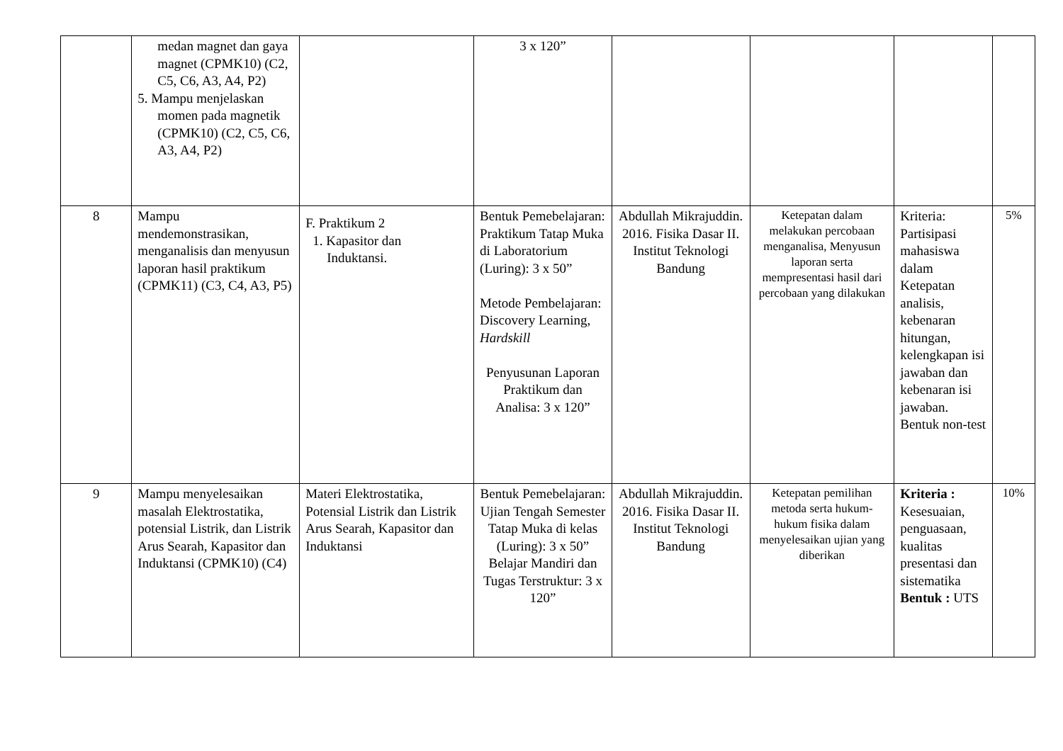| | medan magnet dan gaya magnet (CPMK10) (C2, C5, C6, A3, A4, P2) 5. Mampu menjelaskan momen pada magnetik (CPMK10) (C2, C5, C6, A3, A4, P2) | | 3 x 120” | | | | |
| 8 | Mampu mendemonstrasikan, menganalisis dan menyusun laporan hasil praktikum (CPMK11) (C3, C4, A3, P5) | F. Praktikum 2 1. Kapasitor dan Induktansi. | Bentuk Pemebelajaran: Praktikum Tatap Muka di Laboratorium (Luring): 3 x 50” Metode Pembelajaran: Discovery Learning, Hardskill Penyusunan Laporan Praktikum dan Analisa: 3 x 120” | Abdullah Mikrajuddin. 2016. Fisika Dasar II. Institut Teknologi Bandung | Ketepatan dalam melakukan percobaan menganalisa, Menyusun laporan serta mempresentasi hasil dari percobaan yang dilakukan | Kriteria: Partisipasi mahasiswa dalam Ketepatan analisis, kebenaran hitungan, kelengkapan isi jawaban dan kebenaran isi jawaban. Bentuk non-test | 5% |
| 9 | Mampu menyelesaikan masalah Elektrostatika, potensial Listrik, dan Listrik Arus Searah, Kapasitor dan Induktansi (CPMK10) (C4) | Materi Elektrostatika, Potensial Listrik dan Listrik Arus Searah, Kapasitor dan Induktansi | Bentuk Pemebelajaran: Ujian Tengah Semester Tatap Muka di kelas (Luring): 3 x 50” Belajar Mandiri dan Tugas Terstruktur: 3 x 120” | Abdullah Mikrajuddin. 2016. Fisika Dasar II. Institut Teknologi Bandung | Ketepatan pemilihan metoda serta hukum-hukum fisika dalam menyelesaikan ujian yang diberikan | Kriteria : Kesesuaian, penguasaan, kualitas presentasi dan sistematika Bentuk : UTS | 10% |